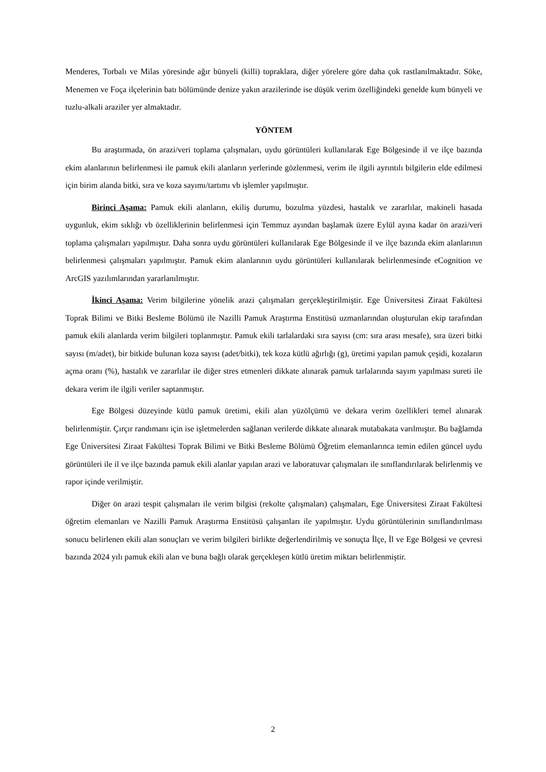Menderes, Torbalı ve Milas yöresinde ağır bünyeli (killi) topraklara, diğer yörelere göre daha çok rastlanılmaktadır. Söke, Menemen ve Foça ilçelerinin batı bölümünde denize yakın arazilerinde ise düşük verim özelliğindeki genelde kum bünyeli ve tuzlu-alkali araziler yer almaktadır.
YÖNTEM
Bu araştırmada, ön arazi/veri toplama çalışmaları, uydu görüntüleri kullanılarak Ege Bölgesinde il ve ilçe bazında ekim alanlarının belirlenmesi ile pamuk ekili alanların yerlerinde gözlenmesi, verim ile ilgili ayrıntılı bilgilerin elde edilmesi için birim alanda bitki, sıra ve koza sayımı/tartımı vb işlemler yapılmıştır.
Birinci Aşama: Pamuk ekili alanların, ekiliş durumu, bozulma yüzdesi, hastalık ve zararlılar, makineli hasada uygunluk, ekim sıklığı vb özelliklerinin belirlenmesi için Temmuz ayından başlamak üzere Eylül ayına kadar ön arazi/veri toplama çalışmaları yapılmıştır. Daha sonra uydu görüntüleri kullanılarak Ege Bölgesinde il ve ilçe bazında ekim alanlarının belirlenmesi çalışmaları yapılmıştır. Pamuk ekim alanlarının uydu görüntüleri kullanılarak belirlenmesinde eCognition ve ArcGIS yazılımlarından yararlanılmıştır.
İkinci Aşama: Verim bilgilerine yönelik arazi çalışmaları gerçekleştirilmiştir. Ege Üniversitesi Ziraat Fakültesi Toprak Bilimi ve Bitki Besleme Bölümü ile Nazilli Pamuk Araştırma Enstitüsü uzmanlarından oluşturulan ekip tarafından pamuk ekili alanlarda verim bilgileri toplanmıştır. Pamuk ekili tarlalardaki sıra sayısı (cm: sıra arası mesafe), sıra üzeri bitki sayısı (m/adet), bir bitkide bulunan koza sayısı (adet/bitki), tek koza kütlü ağırlığı (g), üretimi yapılan pamuk çeşidi, kozaların açma oranı (%), hastalık ve zararlılar ile diğer stres etmenleri dikkate alınarak pamuk tarlalarında sayım yapılması sureti ile dekara verim ile ilgili veriler saptanmıştır.
Ege Bölgesi düzeyinde kütlü pamuk üretimi, ekili alan yüzölçümü ve dekara verim özellikleri temel alınarak belirlenmiştir. Çırçır randımanı için ise işletmelerden sağlanan verilerde dikkate alınarak mutabakata varılmıştır. Bu bağlamda Ege Üniversitesi Ziraat Fakültesi Toprak Bilimi ve Bitki Besleme Bölümü Öğretim elemanlarınca temin edilen güncel uydu görüntüleri ile il ve ilçe bazında pamuk ekili alanlar yapılan arazi ve laboratuvar çalışmaları ile sınıflandırılarak belirlenmiş ve rapor içinde verilmiştir.
Diğer ön arazi tespit çalışmaları ile verim bilgisi (rekolte çalışmaları) çalışmaları, Ege Üniversitesi Ziraat Fakültesi öğretim elemanları ve Nazilli Pamuk Araştırma Enstitüsü çalışanları ile yapılmıştır. Uydu görüntülerinin sınıflandırılması sonucu belirlenen ekili alan sonuçları ve verim bilgileri birlikte değerlendirilmiş ve sonuçta İlçe, İl ve Ege Bölgesi ve çevresi bazında 2024 yılı pamuk ekili alan ve buna bağlı olarak gerçekleşen kütlü üretim miktarı belirlenmiştir.
2